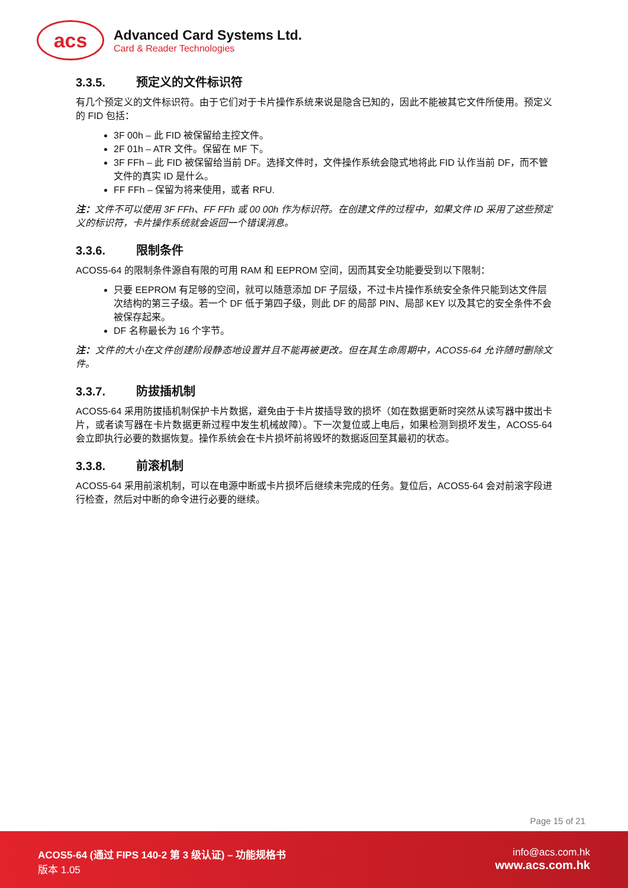acs
Advanced Card Systems Ltd.
Card & Reader Technologies
3.3.5. 预定义的文件标识符
有几个预定义的文件标识符。由于它们对于卡片操作系统来说是隐含已知的，因此不能被其它文件所使用。预定义的 FID 包括：
3F 00h – 此 FID 被保留给主控文件。
2F 01h – ATR 文件。保留在 MF 下。
3F FFh – 此 FID 被保留给当前 DF。选择文件时，文件操作系统会隐式地将此 FID 认作当前 DF，而不管文件的真实 ID 是什么。
FF FFh – 保留为将来使用，或者 RFU.
注：文件不可以使用 3F FFh、FF FFh 或 00 00h 作为标识符。在创建文件的过程中，如果文件 ID 采用了这些预定义的标识符，卡片操作系统就会返回一个错误消息。
3.3.6. 限制条件
ACOS5-64 的限制条件源自有限的可用 RAM 和 EEPROM 空间，因而其安全功能要受到以下限制：
只要 EEPROM 有足够的空间，就可以随意添加 DF 子层级，不过卡片操作系统安全条件只能到达文件层次结构的第三子级。若一个 DF 低于第四子级，则此 DF 的局部 PIN、局部 KEY 以及其它的安全条件不会被保存起来。
DF 名称最长为 16 个字节。
注：文件的大小在文件创建阶段静态地设置并且不能再被更改。但在其生命周期中，ACOS5-64 允许随时删除文件。
3.3.7. 防拔插机制
ACOS5-64 采用防拔插机制保护卡片数据，避免由于卡片拔插导致的损坏（如在数据更新时突然从读写器中拔出卡片，或者读写器在卡片数据更新过程中发生机械故障）。下一次复位或上电后，如果检测到损坏发生，ACOS5-64 会立即执行必要的数据恢复。操作系统会在卡片损坏前将毁坏的数据返回至其最初的状态。
3.3.8. 前滚机制
ACOS5-64 采用前滚机制，可以在电源中断或卡片损坏后继续未完成的任务。复位后，ACOS5-64 会对前滚字段进行检查，然后对中断的命令进行必要的继续。
Page 15 of 21
ACOS5-64 (通过 FIPS 140-2 第 3 级认证) – 功能规格书
版本 1.05
info@acs.com.hk
www.acs.com.hk